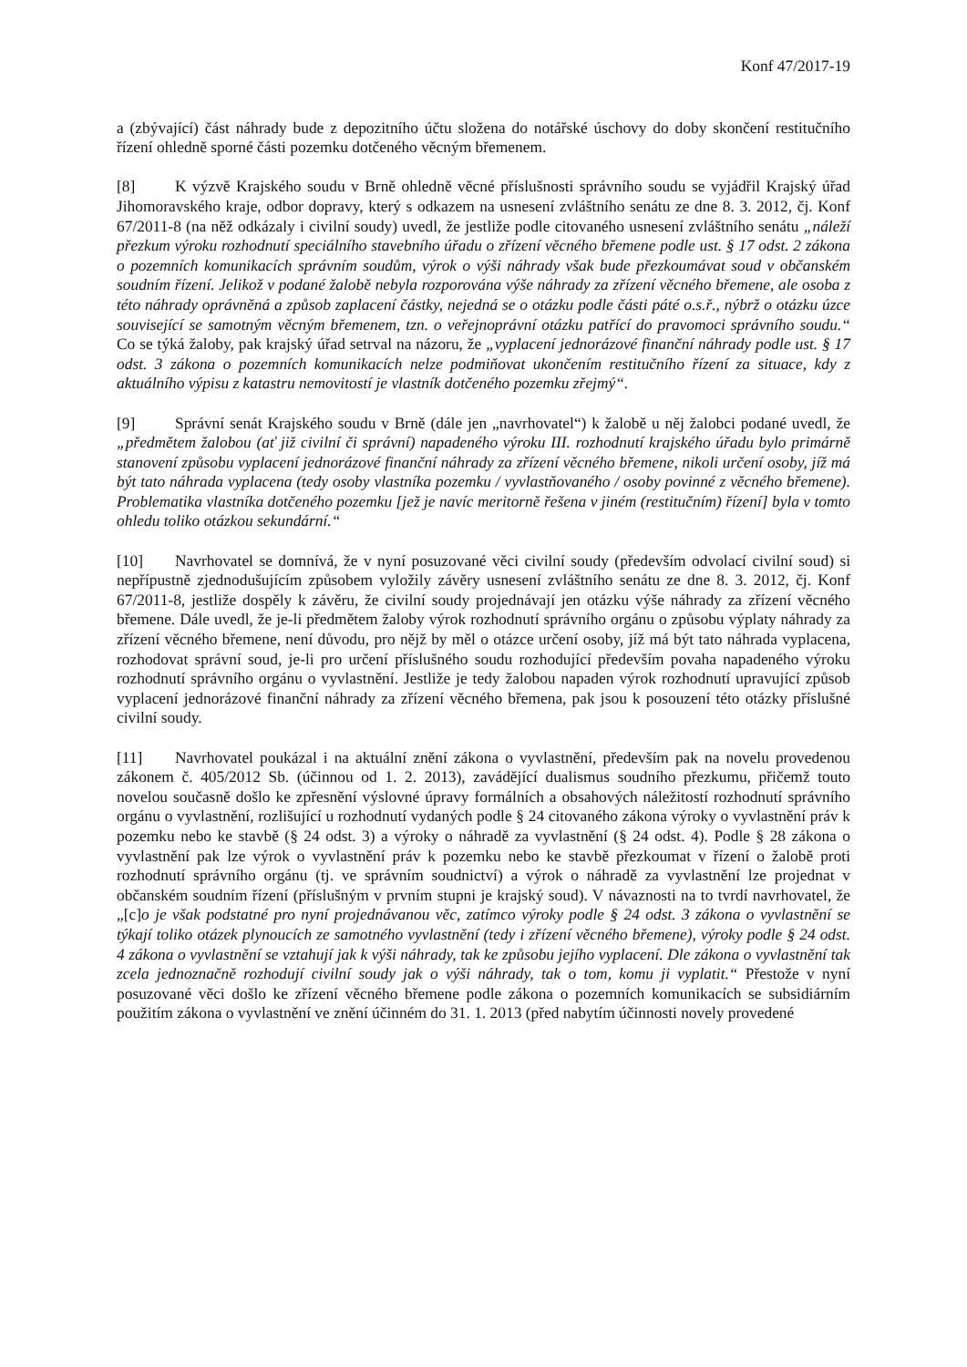Konf 47/2017-19
a (zbývající) část náhrady bude z depozitního účtu složena do notářské úschovy do doby skončení restitučního řízení ohledně sporné části pozemku dotčeného věcným břemenem.
[8] K výzvě Krajského soudu v Brně ohledně věcné příslušnosti správního soudu se vyjádřil Krajský úřad Jihomoravského kraje, odbor dopravy, který s odkazem na usnesení zvláštního senátu ze dne 8. 3. 2012, čj. Konf 67/2011-8 (na něž odkázaly i civilní soudy) uvedl, že jestliže podle citovaného usnesení zvláštního senátu „náleží přezkum výroku rozhodnutí speciálního stavebního úřadu o zřízení věcného břemene podle ust. § 17 odst. 2 zákona o pozemních komunikacích správním soudům, výrok o výši náhrady však bude přezkoumávat soud v občanském soudním řízení. Jelikož v podané žalobě nebyla rozporována výše náhrady za zřízení věcného břemene, ale osoba z této náhrady oprávněná a způsob zaplacení částky, nejedná se o otázku podle části páté o.s.ř., nýbrž o otázku úzce související se samotným věcným břemenem, tzn. o veřejnoprávní otázku patřící do pravomoci správního soudu.“ Co se týká žaloby, pak krajský úřad setrval na názoru, že „vyplacení jednorázové finanční náhrady podle ust. § 17 odst. 3 zákona o pozemních komunikacích nelze podmiňovat ukončením restitučního řízení za situace, kdy z aktuálního výpisu z katastru nemovitostí je vlastník dotčeného pozemku zřejmý“.
[9] Správní senát Krajského soudu v Brně (dále jen „navrhovatel“) k žalobě u něj žalobci podané uvedl, že „předmětem žalobou (ať již civilní či správní) napadeného výroku III. rozhodnutí krajského úřadu bylo primárně stanovení způsobu vyplacení jednorázové finanční náhrady za zřízení věcného břemene, nikoli určení osoby, jíž má být tato náhrada vyplacena (tedy osoby vlastníka pozemku / vyvlastňovaného / osoby povinné z věcného břemene). Problematika vlastníka dotčeného pozemku [jež je navíc meritorně řešena v jiném (restitučním) řízení] byla v tomto ohledu toliko otázkou sekundární.“
[10] Navrhovatel se domnívá, že v nyní posuzované věci civilní soudy (především odvolací civilní soud) si nepřípustně zjednodušujícím způsobem vyložily závěry usnesení zvláštního senátu ze dne 8. 3. 2012, čj. Konf 67/2011-8, jestliže dospěly k závěru, že civilní soudy projednávají jen otázku výše náhrady za zřízení věcného břemene. Dále uvedl, že je-li předmětem žaloby výrok rozhodnutí správního orgánu o způsobu výplaty náhrady za zřízení věcného břemene, není důvodu, pro nějž by měl o otázce určení osoby, jíž má být tato náhrada vyplacena, rozhodovat správní soud, je-li pro určení příslušného soudu rozhodující především povaha napadeného výroku rozhodnutí správního orgánu o vyvlastnění. Jestliže je tedy žalobou napaden výrok rozhodnutí upravující způsob vyplacení jednorázové finanční náhrady za zřízení věcného břemena, pak jsou k posouzení této otázky příslušné civilní soudy.
[11] Navrhovatel poukázal i na aktuální znění zákona o vyvlastnění, především pak na novelu provedenou zákonem č. 405/2012 Sb. (účinnou od 1. 2. 2013), zavádějící dualismus soudního přezkumu, přičemž touto novelou současně došlo ke zpřesnění výslovné úpravy formálních a obsahových náležitostí rozhodnutí správního orgánu o vyvlastnění, rozlišující u rozhodnutí vydaných podle § 24 citovaného zákona výroky o vyvlastnění práv k pozemku nebo ke stavbě (§ 24 odst. 3) a výroky o náhradě za vyvlastnění (§ 24 odst. 4). Podle § 28 zákona o vyvlastnění pak lze výrok o vyvlastnění práv k pozemku nebo ke stavbě přezkoumat v řízení o žalobě proti rozhodnutí správního orgánu (tj. ve správním soudnictví) a výrok o náhradě za vyvlastnění lze projednat v občanském soudním řízení (příslušným v prvním stupni je krajský soud). V návaznosti na to tvrdí navrhovatel, že „[c]o je však podstatné pro nyní projednávanou věc, zatímco výroky podle § 24 odst. 3 zákona o vyvlastnění se týkají toliko otázek plynoucích ze samotného vyvlastnění (tedy i zřízení věcného břemene), výroky podle § 24 odst. 4 zákona o vyvlastnění se vztahují jak k výši náhrady, tak ke způsobu jejího vyplacení. Dle zákona o vyvlastnění tak zcela jednoznačně rozhodují civilní soudy jak o výši náhrady, tak o tom, komu ji vyplatit.“ Přestože v nyní posuzované věci došlo ke zřízení věcného břemene podle zákona o pozemních komunikacích se subsidiárním použitím zákona o vyvlastnění ve znění účinném do 31. 1. 2013 (před nabytím účinnosti novely provedené